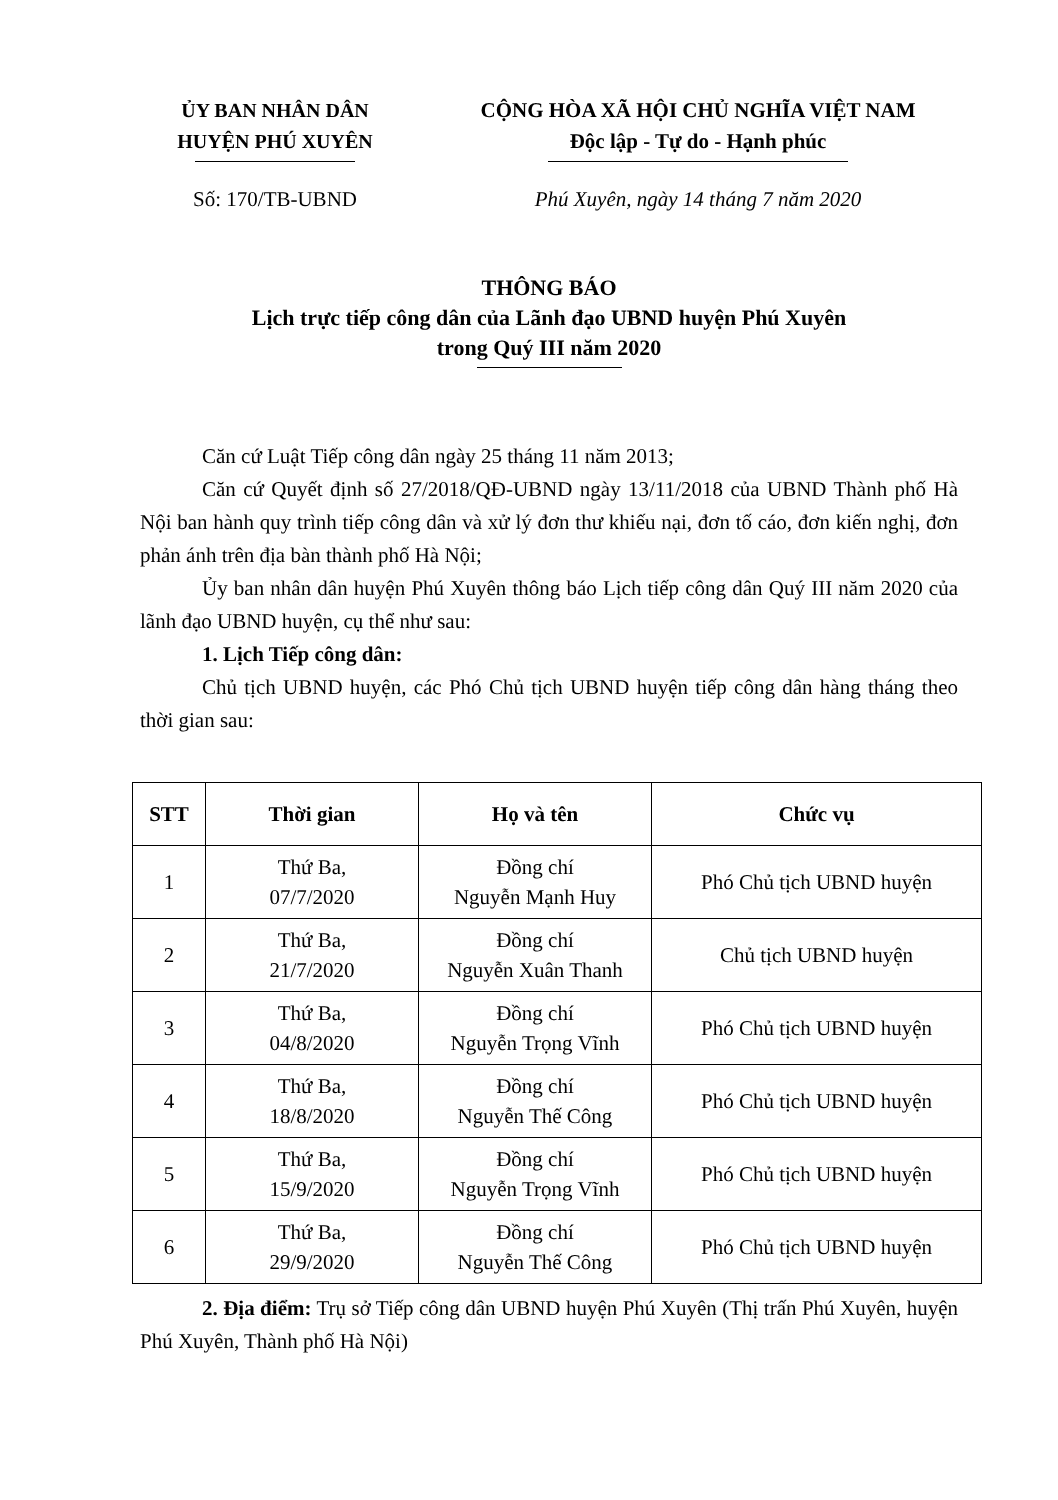ỦY BAN NHÂN DÂN
HUYỆN PHÚ XUYÊN
Số: 170/TB-UBND
CỘNG HÒA XÃ HỘI CHỦ NGHĨA VIỆT NAM
Độc lập - Tự do - Hạnh phúc
Phú Xuyên, ngày 14 tháng 7 năm 2020
THÔNG BÁO
Lịch trực tiếp công dân của Lãnh đạo UBND huyện Phú Xuyên
trong Quý III năm 2020
Căn cứ Luật Tiếp công dân ngày 25 tháng 11 năm 2013;
Căn cứ Quyết định số 27/2018/QĐ-UBND ngày 13/11/2018 của UBND Thành phố Hà Nội ban hành quy trình tiếp công dân và xử lý đơn thư khiếu nại, đơn tố cáo, đơn kiến nghị, đơn phản ánh trên địa bàn thành phố Hà Nội;
Ủy ban nhân dân huyện Phú Xuyên thông báo Lịch tiếp công dân Quý III năm 2020 của lãnh đạo UBND huyện, cụ thể như sau:
1. Lịch Tiếp công dân:
Chủ tịch UBND huyện, các Phó Chủ tịch UBND huyện tiếp công dân hàng tháng theo thời gian sau:
| STT | Thời gian | Họ và tên | Chức vụ |
| --- | --- | --- | --- |
| 1 | Thứ Ba, 07/7/2020 | Đồng chí Nguyễn Mạnh Huy | Phó Chủ tịch UBND huyện |
| 2 | Thứ Ba, 21/7/2020 | Đồng chí Nguyễn Xuân Thanh | Chủ tịch UBND huyện |
| 3 | Thứ Ba, 04/8/2020 | Đồng chí Nguyễn Trọng Vĩnh | Phó Chủ tịch UBND huyện |
| 4 | Thứ Ba, 18/8/2020 | Đồng chí Nguyễn Thế Công | Phó Chủ tịch UBND huyện |
| 5 | Thứ Ba, 15/9/2020 | Đồng chí Nguyễn Trọng Vĩnh | Phó Chủ tịch UBND huyện |
| 6 | Thứ Ba, 29/9/2020 | Đồng chí Nguyễn Thế Công | Phó Chủ tịch UBND huyện |
2. Địa điểm: Trụ sở Tiếp công dân UBND huyện Phú Xuyên (Thị trấn Phú Xuyên, huyện Phú Xuyên, Thành phố Hà Nội)